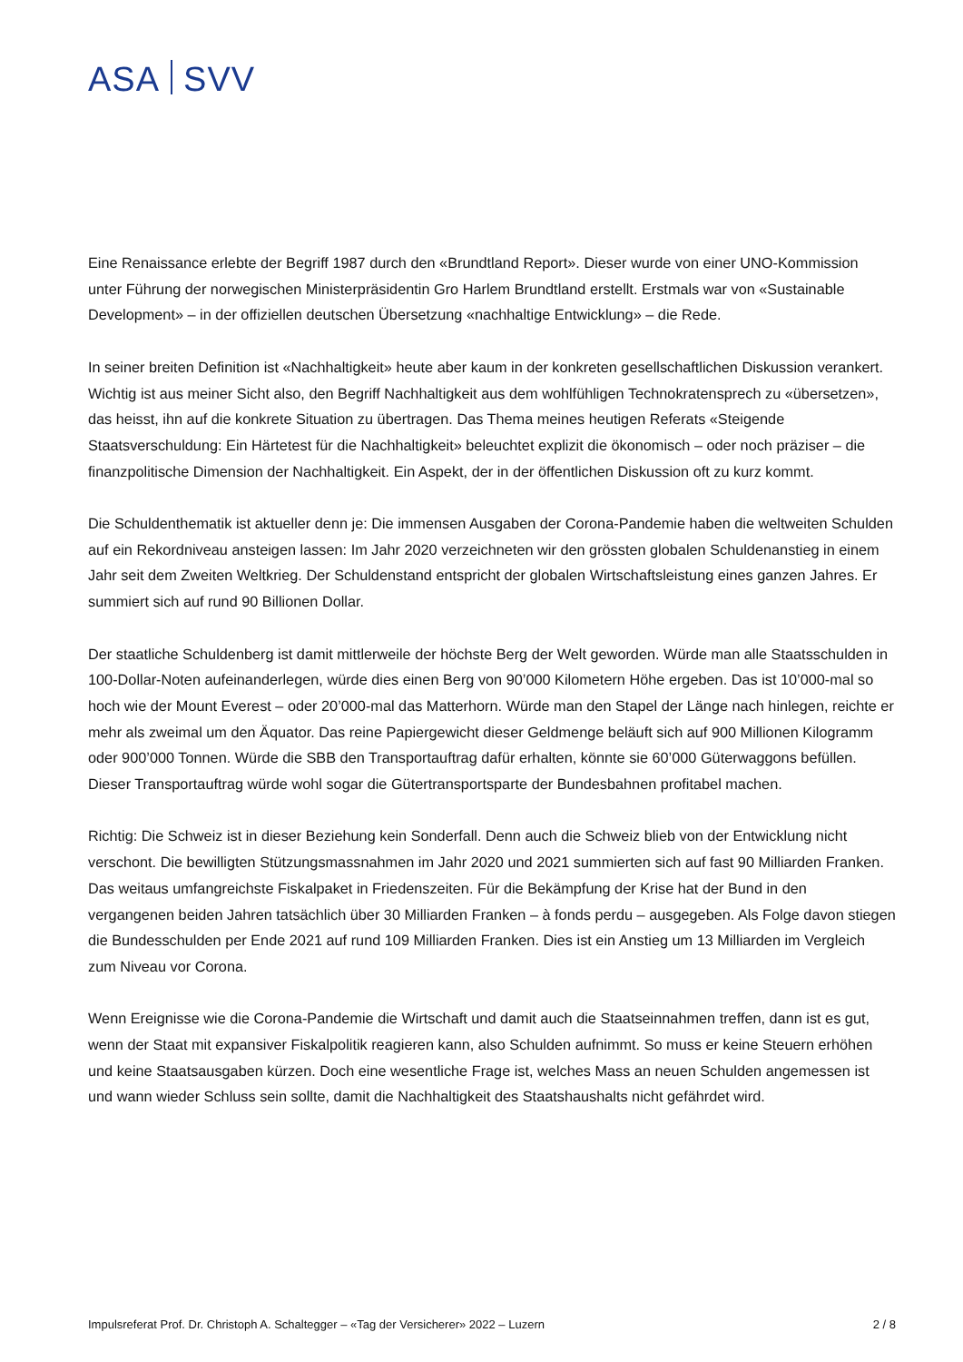ASA SVV
Eine Renaissance erlebte der Begriff 1987 durch den «Brundtland Report». Dieser wurde von einer UNO-Kommission unter Führung der norwegischen Ministerpräsidentin Gro Harlem Brundtland erstellt. Erstmals war von «Sustainable Development» – in der offiziellen deutschen Übersetzung «nachhaltige Entwicklung» – die Rede.
In seiner breiten Definition ist «Nachhaltigkeit» heute aber kaum in der konkreten gesellschaftlichen Diskussion verankert. Wichtig ist aus meiner Sicht also, den Begriff Nachhaltigkeit aus dem wohlfühligen Technokratensprech zu «übersetzen», das heisst, ihn auf die konkrete Situation zu übertragen. Das Thema meines heutigen Referats «Steigende Staatsverschuldung: Ein Härtetest für die Nachhaltigkeit» beleuchtet explizit die ökonomisch – oder noch präziser – die finanzpolitische Dimension der Nachhaltigkeit. Ein Aspekt, der in der öffentlichen Diskussion oft zu kurz kommt.
Die Schuldenthematik ist aktueller denn je: Die immensen Ausgaben der Corona-Pandemie haben die weltweiten Schulden auf ein Rekordniveau ansteigen lassen: Im Jahr 2020 verzeichneten wir den grössten globalen Schuldenanstieg in einem Jahr seit dem Zweiten Weltkrieg. Der Schuldenstand entspricht der globalen Wirtschaftsleistung eines ganzen Jahres. Er summiert sich auf rund 90 Billionen Dollar.
Der staatliche Schuldenberg ist damit mittlerweile der höchste Berg der Welt geworden. Würde man alle Staatsschulden in 100-Dollar-Noten aufeinanderlegen, würde dies einen Berg von 90’000 Kilometern Höhe ergeben. Das ist 10’000-mal so hoch wie der Mount Everest – oder 20’000-mal das Matterhorn. Würde man den Stapel der Länge nach hinlegen, reichte er mehr als zweimal um den Äquator. Das reine Papiergewicht dieser Geldmenge beläuft sich auf 900 Millionen Kilogramm oder 900’000 Tonnen. Würde die SBB den Transportauftrag dafür erhalten, könnte sie 60’000 Güterwaggons befüllen. Dieser Transportauftrag würde wohl sogar die Gütertransportsparte der Bundesbahnen profitabel machen.
Richtig: Die Schweiz ist in dieser Beziehung kein Sonderfall. Denn auch die Schweiz blieb von der Entwicklung nicht verschont. Die bewilligten Stützungsmassnahmen im Jahr 2020 und 2021 summierten sich auf fast 90 Milliarden Franken. Das weitaus umfangreichste Fiskalpaket in Friedenszeiten. Für die Bekämpfung der Krise hat der Bund in den vergangenen beiden Jahren tatsächlich über 30 Milliarden Franken – à fonds perdu – ausgegeben. Als Folge davon stiegen die Bundesschulden per Ende 2021 auf rund 109 Milliarden Franken. Dies ist ein Anstieg um 13 Milliarden im Vergleich zum Niveau vor Corona.
Wenn Ereignisse wie die Corona-Pandemie die Wirtschaft und damit auch die Staatseinnahmen treffen, dann ist es gut, wenn der Staat mit expansiver Fiskalpolitik reagieren kann, also Schulden aufnimmt. So muss er keine Steuern erhöhen und keine Staatsausgaben kürzen. Doch eine wesentliche Frage ist, welches Mass an neuen Schulden angemessen ist und wann wieder Schluss sein sollte, damit die Nachhaltigkeit des Staatshaushalts nicht gefährdet wird.
Impulsreferat Prof. Dr. Christoph A. Schaltegger – «Tag der Versicherer» 2022 – Luzern 2 / 8